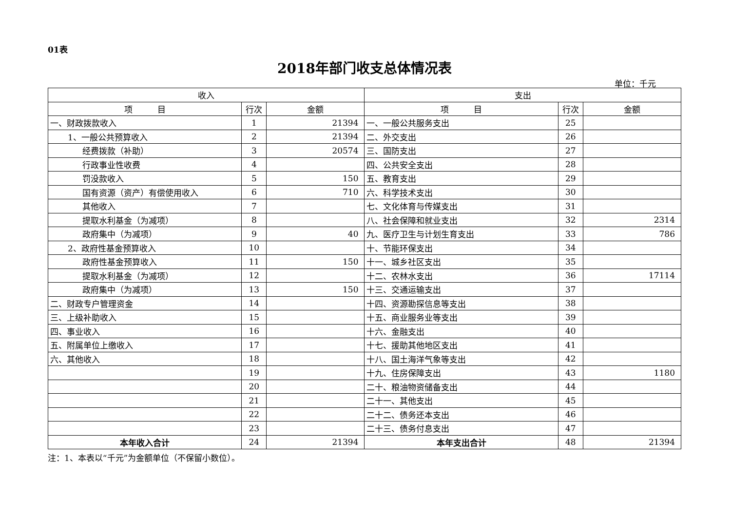01表
2018年部门收支总体情况表
单位：千元
| 收入 | | | 支出 | | |
| --- | --- | --- | --- | --- | --- |
| 项 目 | 行次 | 金额 | 项 目 | 行次 | 金额 |
| 一、财政拨款收入 | 1 | 21394 | 一、一般公共服务支出 | 25 | |
| 1、一般公共预算收入 | 2 | 21394 | 二、外交支出 | 26 | |
| 经费拨款（补助） | 3 | 20574 | 三、国防支出 | 27 | |
| 行政事业性收费 | 4 | | 四、公共安全支出 | 28 | |
| 罚没款收入 | 5 | 150 | 五、教育支出 | 29 | |
| 国有资源（资产）有偿使用收入 | 6 | 710 | 六、科学技术支出 | 30 | |
| 其他收入 | 7 | | 七、文化体育与传媒支出 | 31 | |
| 提取水利基金（为减项） | 8 | | 八、社会保障和就业支出 | 32 | 2314 |
| 政府集中（为减项） | 9 | 40 | 九、医疗卫生与计划生育支出 | 33 | 786 |
| 2、政府性基金预算收入 | 10 | | 十、节能环保支出 | 34 | |
| 政府性基金预算收入 | 11 | 150 | 十一、城乡社区支出 | 35 | |
| 提取水利基金（为减项） | 12 | | 十二、农林水支出 | 36 | 17114 |
| 政府集中（为减项） | 13 | 150 | 十三、交通运输支出 | 37 | |
| 二、财政专户管理资金 | 14 | | 十四、资源勘探信息等支出 | 38 | |
| 三、上级补助收入 | 15 | | 十五、商业服务业等支出 | 39 | |
| 四、事业收入 | 16 | | 十六、金融支出 | 40 | |
| 五、附属单位上缴收入 | 17 | | 十七、援助其他地区支出 | 41 | |
| 六、其他收入 | 18 | | 十八、国土海洋气象等支出 | 42 | |
| | 19 | | 十九、住房保障支出 | 43 | 1180 |
| | 20 | | 二十、粮油物资储备支出 | 44 | |
| | 21 | | 二十一、其他支出 | 45 | |
| | 22 | | 二十二、债务还本支出 | 46 | |
| | 23 | | 二十三、债务付息支出 | 47 | |
| 本年收入合计 | 24 | 21394 | 本年支出合计 | 48 | 21394 |
注：1、本表以“千元”为金额单位（不保留小数位）。